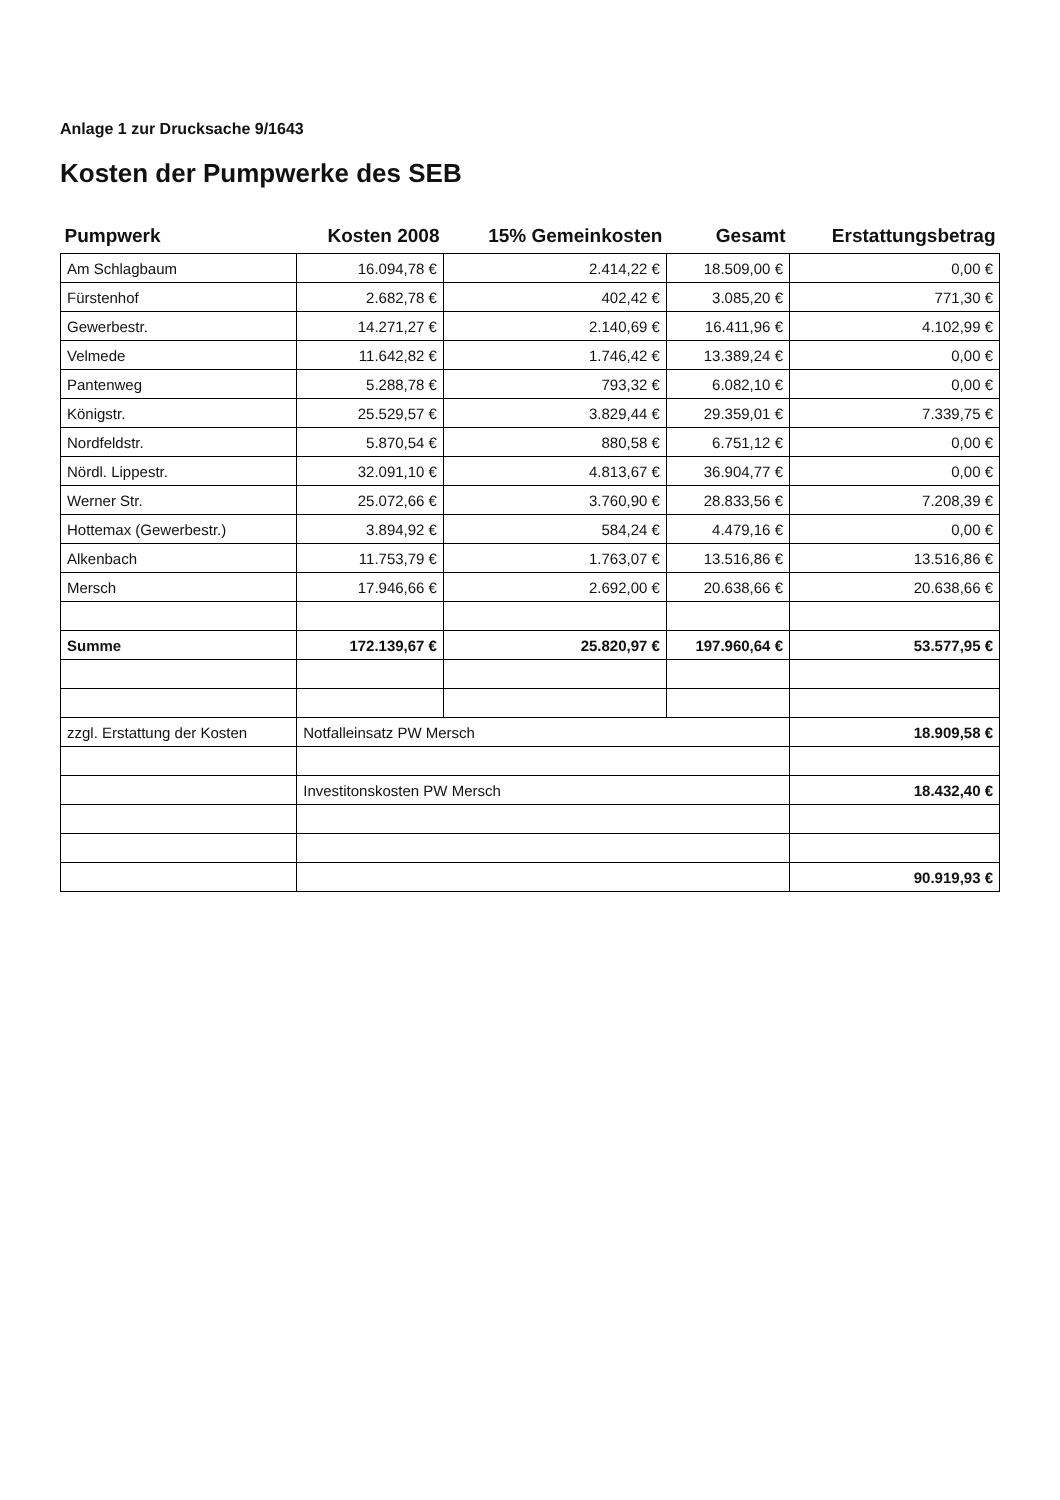Anlage 1 zur Drucksache 9/1643
Kosten der Pumpwerke des SEB
| Pumpwerk | Kosten 2008 | 15% Gemeinkosten | Gesamt | Erstattungsbetrag |
| --- | --- | --- | --- | --- |
| Am Schlagbaum | 16.094,78 € | 2.414,22 € | 18.509,00 € | 0,00 € |
| Fürstenhof | 2.682,78 € | 402,42 € | 3.085,20 € | 771,30 € |
| Gewerbestr. | 14.271,27 € | 2.140,69 € | 16.411,96 € | 4.102,99 € |
| Velmede | 11.642,82 € | 1.746,42 € | 13.389,24 € | 0,00 € |
| Pantenweg | 5.288,78 € | 793,32 € | 6.082,10 € | 0,00 € |
| Königstr. | 25.529,57 € | 3.829,44 € | 29.359,01 € | 7.339,75 € |
| Nordfeldstr. | 5.870,54 € | 880,58 € | 6.751,12 € | 0,00 € |
| Nördl. Lippestr. | 32.091,10 € | 4.813,67 € | 36.904,77 € | 0,00 € |
| Werner Str. | 25.072,66 € | 3.760,90 € | 28.833,56 € | 7.208,39 € |
| Hottemax (Gewerbestr.) | 3.894,92 € | 584,24 € | 4.479,16 € | 0,00 € |
| Alkenbach | 11.753,79 € | 1.763,07 € | 13.516,86 € | 13.516,86 € |
| Mersch | 17.946,66 € | 2.692,00 € | 20.638,66 € | 20.638,66 € |
| Summe | 172.139,67 € | 25.820,97 € | 197.960,64 € | 53.577,95 € |
| zzgl. Erstattung der Kosten | Notfalleinsatz PW Mersch | | | 18.909,58 € |
| | Investitonskosten PW Mersch | | | 18.432,40 € |
| | | | | 90.919,93 € |